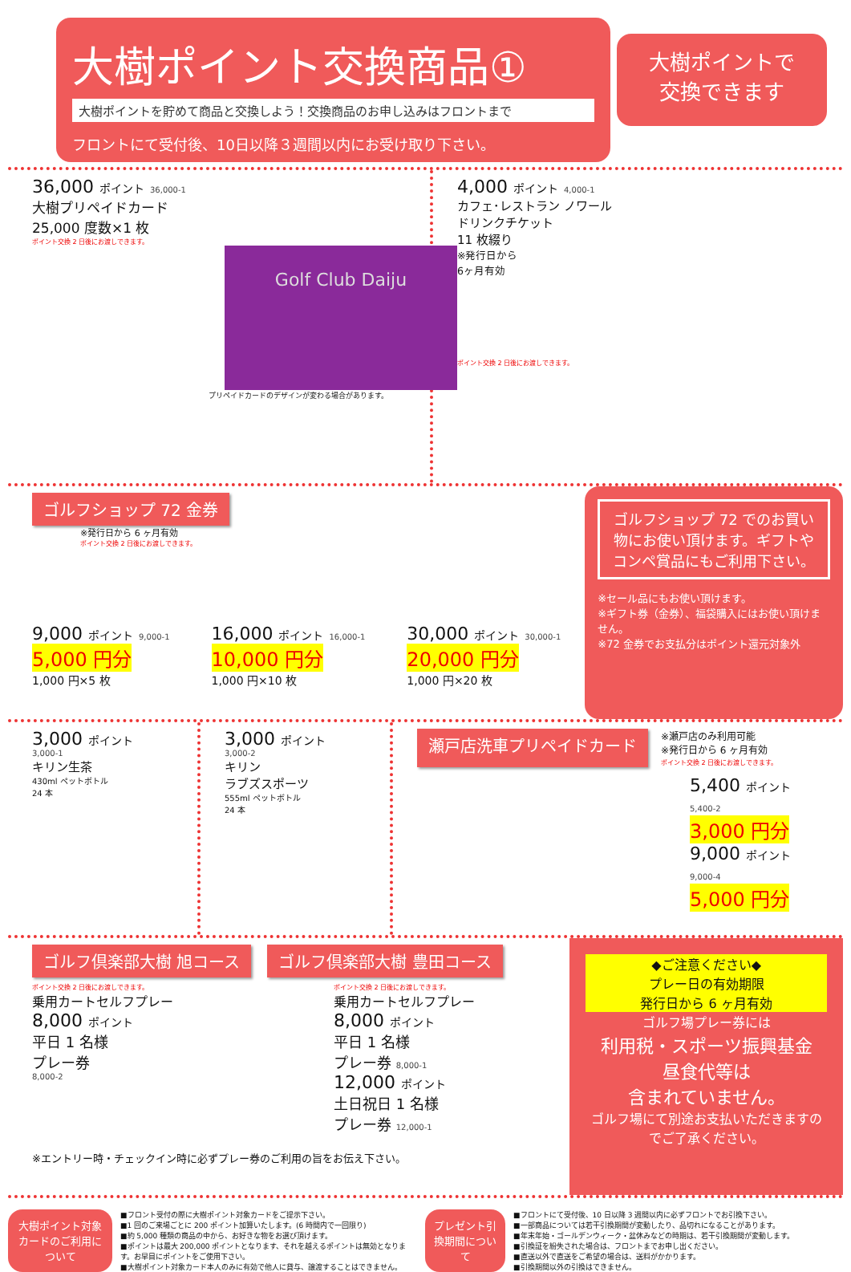大樹ポイント交換商品①
大樹ポイントを貯めて商品と交換しよう！交換商品のお申し込みはフロントまで
フロントにて受付後、10日以降３週間以内にお受け取り下さい。
大樹ポイントで
交換できます
36,000 ポイント 36,000-1
大樹プリペイドカード
25,000 度数×1 枚
ポイント交換 2 日後にお渡しできます。
Golf Club Daiju
プリペイドカードのデザインが変わる場合があります。
4,000 ポイント 4,000-1
カフェ･レストラン ノワール
ドリンクチケット
11 枚綴り
※発行日から
6ヶ月有効
ポイント交換 2 日後にお渡しできます。
ゴルフショップ 72 金券
※発行日から 6 ヶ月有効
ポイント交換 2 日後にお渡しできます。
9,000 ポイント 9,000-1
5,000 円分
1,000 円×5 枚
16,000 ポイント 16,000-1
10,000 円分
1,000 円×10 枚
30,000 ポイント 30,000-1
20,000 円分
1,000 円×20 枚
ゴルフショップ 72 でのお買い物にお使い頂けます。ギフトやコンペ賞品にもご利用下さい。
※セール品にもお使い頂けます。
※ギフト券（金券）、福袋購入にはお使い頂けません。
※72 金券でお支払分はポイント還元対象外
3,000 ポイント
3,000-1
キリン生茶
430ml ペットボトル
24 本
3,000 ポイント
3,000-2
キリン
ラブズスポーツ
555ml ペットボトル
24 本
瀬戸店洗車プリペイドカード
※瀬戸店のみ利用可能
※発行日から 6 ヶ月有効
ポイント交換 2 日後にお渡しできます。
5,400 ポイント 5,400-2
3,000 円分
9,000 ポイント 9,000-4
5,000 円分
ゴルフ倶楽部大樹 旭コース ゴルフ倶楽部大樹 豊田コース
ポイント交換 2 日後にお渡しできます。
乗用カートセルフプレー
8,000 ポイント
平日 1 名様
プレー券
8,000-2
ポイント交換 2 日後にお渡しできます。
乗用カートセルフプレー
8,000 ポイント
平日 1 名様
プレー券 8,000-1
12,000 ポイント
土日祝日 1 名様
プレー券 12,000-1
※エントリー時・チェックイン時に必ずプレー券のご利用の旨をお伝え下さい。
◆ご注意ください◆
プレー日の有効期限
発行日から 6 ヶ月有効
ゴルフ場プレー券には
利用税・スポーツ振興基金
昼食代等は
含まれていません。
ゴルフ場にて別途お支払いただきますのでご了承ください。
大樹ポイント対象カードのご利用について
■フロント受付の際に大樹ポイント対象カードをご提示下さい。
■1 回のご来場ごとに 200 ポイント加算いたします。(6 時間内で一回限り)
■約 5,000 種類の商品の中から、お好きな物をお選び頂けます。
■ポイントは最大 200,000 ポイントとなります、それを越えるポイントは無効となります。お早目にポイントをご使用下さい。
■大樹ポイント対象カード本人のみに有効で他人に貸与、譲渡することはできません。
プレゼント引換期間について
■フロントにて受付後、10 日以降 3 週間以内に必ずフロントでお引換下さい。
■一部商品については若干引換期間が変動したり、品切れになることがあります。
■年末年始・ゴールデンウィーク・盆休みなどの時期は、若干引換期間が変動します。
■引換証を紛失された場合は、フロントまでお申し出ください。
■直送以外で直送をご希望の場合は、送料がかかります。
■引換期間以外の引換はできません。